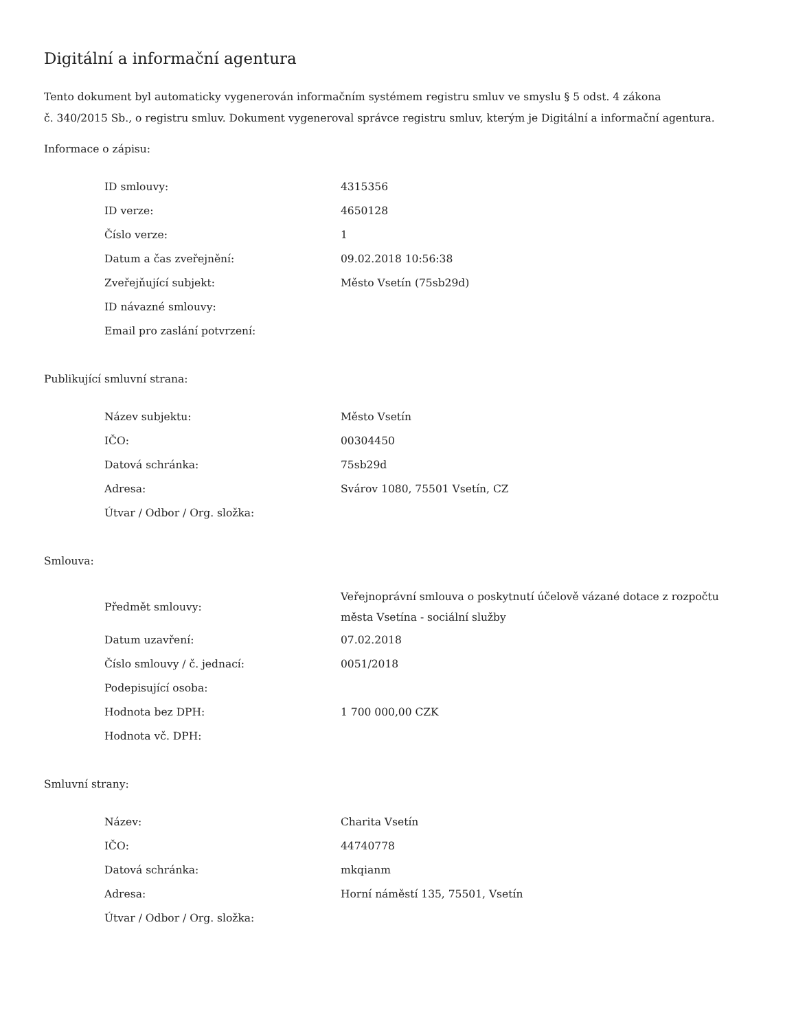Digitální a informační agentura
Tento dokument byl automaticky vygenerován informačním systémem registru smluv ve smyslu § 5 odst. 4 zákona
č. 340/2015 Sb., o registru smluv. Dokument vygeneroval správce registru smluv, kterým je Digitální a informační agentura.
Informace o zápisu:
| ID smlouvy: | 4315356 |
| ID verze: | 4650128 |
| Číslo verze: | 1 |
| Datum a čas zveřejnění: | 09.02.2018 10:56:38 |
| Zveřejňující subjekt: | Město Vsetín (75sb29d) |
| ID návazné smlouvy: | |
| Email pro zaslání potvrzení: | |
Publikující smluvní strana:
| Název subjektu: | Město Vsetín |
| IČO: | 00304450 |
| Datová schránka: | 75sb29d |
| Adresa: | Svárov 1080, 75501 Vsetín, CZ |
| Útvar / Odbor / Org. složka: | |
Smlouva:
| Předmět smlouvy: | Veřejnoprávní smlouva o poskytnutí účelově vázané dotace z rozpočtu města Vsetína - sociální služby |
| Datum uzavření: | 07.02.2018 |
| Číslo smlouvy / č. jednací: | 0051/2018 |
| Podepisující osoba: | |
| Hodnota bez DPH: | 1 700 000,00 CZK |
| Hodnota vč. DPH: | |
Smluvní strany:
| Název: | Charita Vsetín |
| IČO: | 44740778 |
| Datová schránka: | mkqianm |
| Adresa: | Horní náměstí 135, 75501, Vsetín |
| Útvar / Odbor / Org. složka: | |